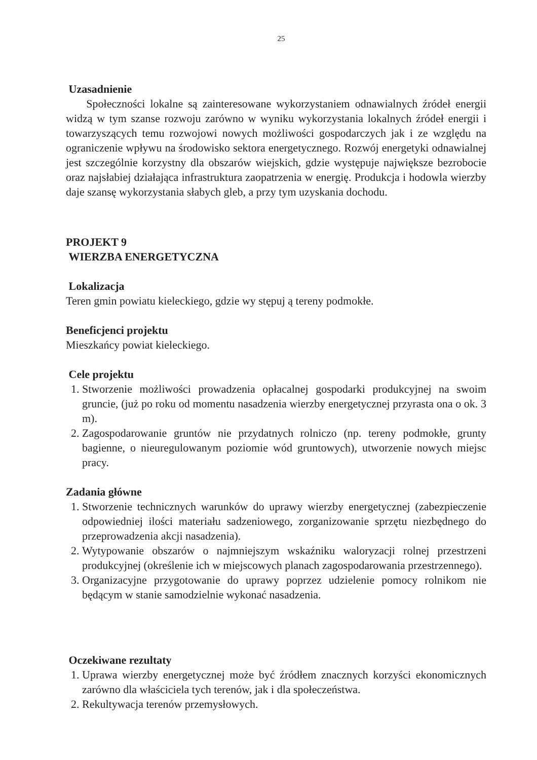25
Uzasadnienie
Społeczności lokalne są zainteresowane wykorzystaniem odnawialnych źródeł energii widzą w tym szanse rozwoju zarówno w wyniku wykorzystania lokalnych źródeł energii i towarzyszących temu rozwojowi nowych możliwości gospodarczych jak i ze względu na ograniczenie wpływu na środowisko sektora energetycznego. Rozwój energetyki odnawialnej jest szczególnie korzystny dla obszarów wiejskich, gdzie występuje największe bezrobocie oraz najsłabiej działająca infrastruktura zaopatrzenia w energię. Produkcja i hodowla wierzby daje szansę wykorzystania słabych gleb, a przy tym uzyskania dochodu.
PROJEKT 9
WIERZBA ENERGETYCZNA
Lokalizacja
Teren gmin powiatu kieleckiego, gdzie wy stępuj ą tereny podmokłe.
Beneficjenci projektu
Mieszkańcy powiat kieleckiego.
Cele projektu
1. Stworzenie możliwości prowadzenia opłacalnej gospodarki produkcyjnej na swoim gruncie, (już po roku od momentu nasadzenia wierzby energetycznej przyrasta ona o ok. 3 m).
2. Zagospodarowanie gruntów nie przydatnych rolniczo (np. tereny podmokłe, grunty bagienne, o nieuregulowanym poziomie wód gruntowych), utworzenie nowych miejsc pracy.
Zadania główne
1. Stworzenie technicznych warunków do uprawy wierzby energetycznej (zabezpieczenie odpowiedniej ilości materiału sadzeniowego, zorganizowanie sprzętu niezbędnego do przeprowadzenia akcji nasadzenia).
2. Wytypowanie obszarów o najmniejszym wskaźniku waloryzacji rolnej przestrzeni produkcyjnej (określenie ich w miejscowych planach zagospodarowania przestrzennego).
3. Organizacyjne przygotowanie do uprawy poprzez udzielenie pomocy rolnikom nie będącym w stanie samodzielnie wykonać nasadzenia.
Oczekiwane rezultaty
1. Uprawa wierzby energetycznej może być źródłem znacznych korzyści ekonomicznych zarówno dla właściciela tych terenów, jak i dla społeczeństwa.
2. Rekultywacja terenów przemysłowych.